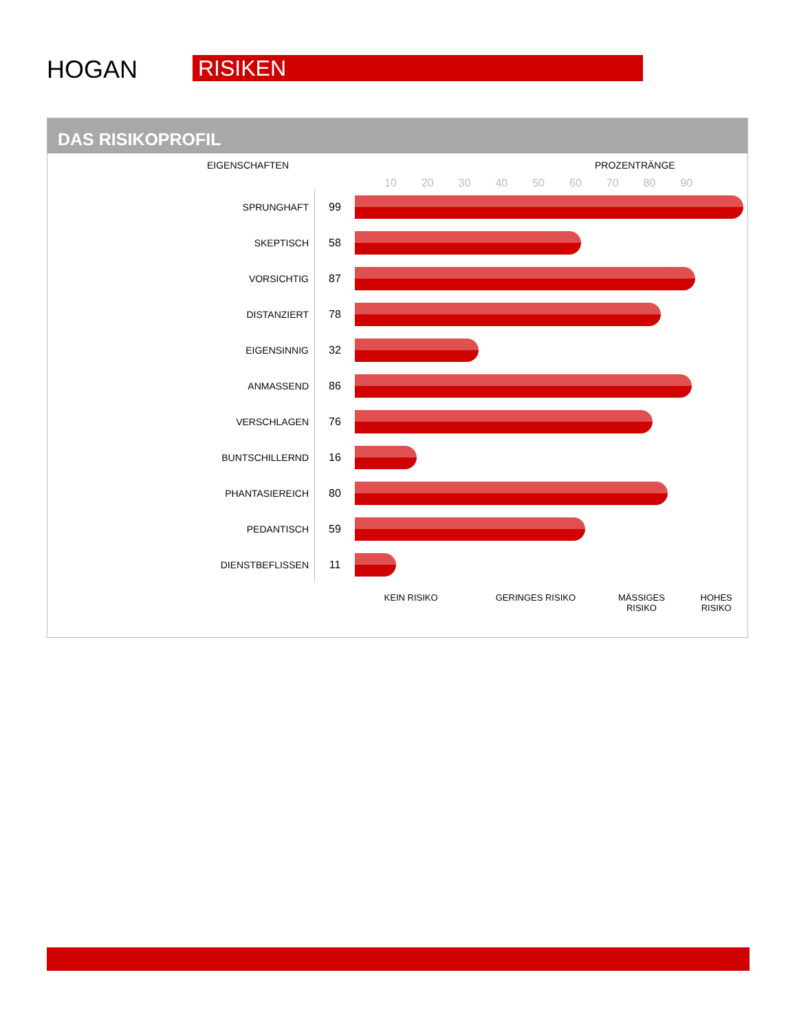HOGAN RISIKEN
DAS RISIKOPROFIL
EIGENSCHAFTEN PROZENTRÄNGE
10 20 30 40 50 60 70 80 90
| SPRUNGHAFT | 99 | |
| SKEPTISCH | 58 | |
| VORSICHTIG | 87 | |
| DISTANZIERT | 78 | |
| EIGENSINNIG | 32 | |
| ANMASSEND | 86 | |
| VERSCHLAGEN | 76 | |
| BUNTSCHILLERND | 16 | |
| PHANTASIEREICH | 80 | |
| PEDANTISCH | 59 | |
| DIENSTBEFLISSEN | 11 | |
KEIN RISIKO GERINGES RISIKO MÄSSIGES
RISIKO
HOHES
RISIKO